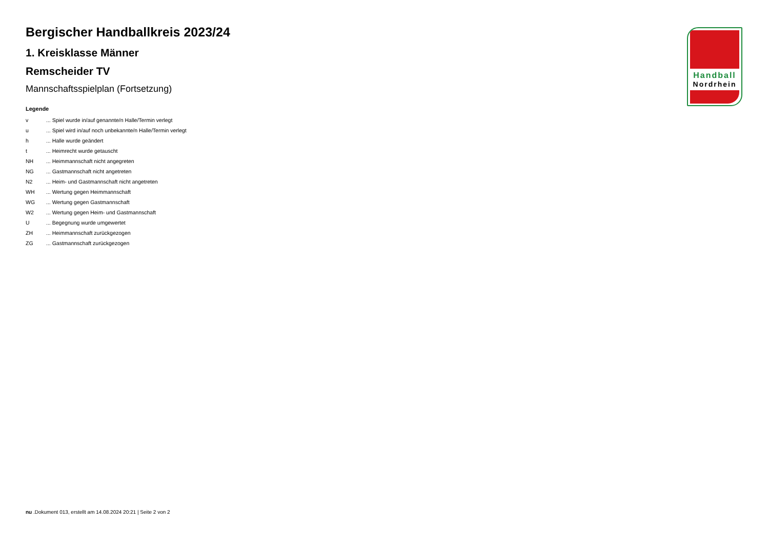Bergischer Handballkreis 2023/24
1. Kreisklasse Männer
Remscheider TV
Mannschaftsspielplan (Fortsetzung)
Legende
| v | ... Spiel wurde in/auf genannte/n Halle/Termin verlegt |
| u | ... Spiel wird in/auf noch unbekannte/n Halle/Termin verlegt |
| h | ... Halle wurde geändert |
| t | ... Heimrecht wurde getauscht |
| NH | ... Heimmannschaft nicht angegreten |
| NG | ... Gastmannschaft nicht angetreten |
| N2 | ... Heim- und Gastmannschaft nicht angetreten |
| WH | ... Wertung gegen Heimmannschaft |
| WG | ... Wertung gegen Gastmannschaft |
| W2 | ... Wertung gegen Heim- und Gastmannschaft |
| U | ... Begegnung wurde umgewertet |
| ZH | ... Heimmannschaft zurückgezogen |
| ZG | ... Gastmannschaft zurückgezogen |
Handball
Nordrhein
nu .Dokument 013, erstellt am 14.08.2024 20:21 | Seite 2 von 2